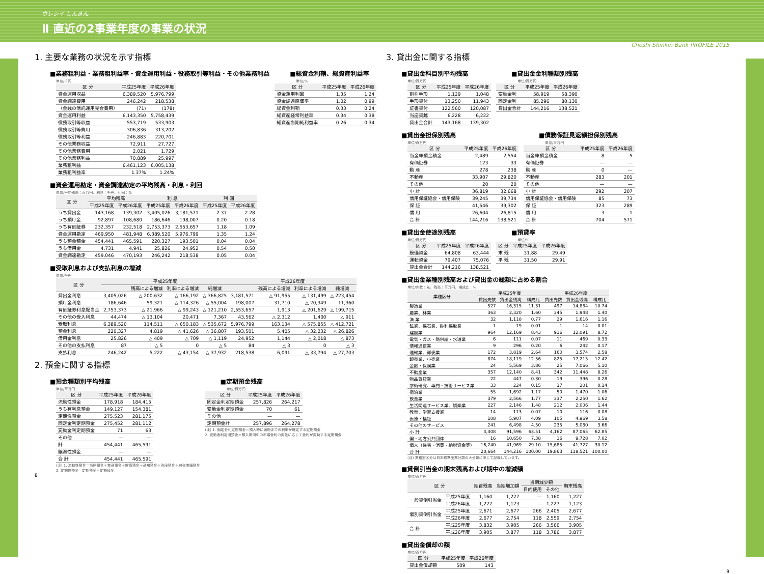ウレシイ しんきん
Ⅱ 直近の2事業年度の事業の状況
Choshi Shinkin Bank PROFILE 2015
1. 主要な業務の状況を示す指標
■業務粗利益・業務粗利益率・資金運用利益・役務取引等利益・その他業務利益
単位/千円
| 区 分 | 平成25年度 | 平成26年度 |
| --- | --- | --- |
| 資金運用収益 | 6,389,520 | 5,976,799 |
| 資金調達費用 | 246,242 | 218,538 |
| （金銭の信託運用見合費用） | (71) | (178) |
| 資金運用利益 | 6,143,350 | 5,758,439 |
| 役務取引等収益 | 553,719 | 533,903 |
| 役務取引等費用 | 306,836 | 313,202 |
| 役務取引等利益 | 246,883 | 220,701 |
| その他業務収益 | 72,911 | 27,727 |
| その他業務費用 | 2,021 | 1,729 |
| その他業務利益 | 70,889 | 25,997 |
| 業務粗利益 | 6,461,123 | 6,005,138 |
| 業務粗利益率 | 1.37% | 1.24% |
■総資金利鞘、総資産利益率
単位/%
| 区 分 | 平成25年度 | 平成26年度 |
| --- | --- | --- |
| 資金運用利回 | 1.35 | 1.24 |
| 資金調達原価率 | 1.02 | 0.99 |
| 総資金利鞘 | 0.33 | 0.24 |
| 総資産経常利益率 | 0.34 | 0.38 |
| 総資産当期純利益率 | 0.26 | 0.34 |
■資金運用勘定・資金調達勘定の平均残高・利息・利回
単位/平均残高：百万円、利息：千円、利回：%
| 区 分 | 平均残高 | | 利 息 | | 利 回 | |
| --- | --- | --- | --- | --- | --- | --- |
| | 平成25年度 | 平成26年度 | 平成25年度 | 平成26年度 | 平成25年度 | 平成26年度 |
| うち貸出金 | 143,168 | 139,302 | 3,405,026 | 3,181,571 | 2.37 | 2.28 |
| うち預け金 | 92,897 | 108,680 | 186,646 | 198,007 | 0.20 | 0.18 |
| うち有価証券 | 232,357 | 232,518 | 2,753,373 | 2,553,657 | 1.18 | 1.09 |
| 資金運用勘定 | 469,950 | 481,948 | 6,389,520 | 5,976,799 | 1.35 | 1.24 |
| うち預金積金 | 454,441 | 465,591 | 220,327 | 193,501 | 0.04 | 0.04 |
| うち借用金 | 4,731 | 4,941 | 25,826 | 24,952 | 0.54 | 0.50 |
| 資金調達勘定 | 459,046 | 470,193 | 246,242 | 218,538 | 0.05 | 0.04 |
■受取利息および支払利息の増減
単位/千円
| 区 分 | 平成25年度 | | | | 平成26年度 | | | |
| --- | --- | --- | --- | --- | --- | --- | --- | --- |
| | | 残高による増減 | 利率による増減 | 純増減 | | 残高による増減 | 利率による増減 | 純増減 |
| 貸出金利息 | 3,405,026 | △ 200,632 | △ 166,192 | △ 366,825 | 3,181,571 | △ 91,955 | △ 131,499 | △ 223,454 |
| 預け金利息 | 186,646 | 59,321 | △ 114,326 | △ 55,004 | 198,007 | 31,710 | △ 20,349 | 11,360 |
| 有価証券利息配当金 | 2,753,373 | △ 21,966 | △ 99,243 | △ 121,210 | 2,553,657 | 1,913 | △ 201,629 | △ 199,715 |
| その他の受入利息 | 44,474 | △ 13,104 | 20,471 | 7,367 | 43,562 | △ 2,312 | 1,400 | △ 911 |
| 受取利息 | 6,389,520 | 114,511 | △ 650,183 | △ 535,672 | 5,976,799 | 163,134 | △ 575,855 | △ 412,721 |
| 預金利息 | 220,327 | 4,819 | △ 41,626 | △ 36,807 | 193,501 | 5,405 | △ 32,232 | △ 26,826 |
| 借用金利息 | 25,826 | △ 409 | △ 709 | △ 1,119 | 24,952 | 1,144 | △ 2,018 | △ 873 |
| その他の支払利息 | 87 | △ 5 | 0 | △ 5 | 84 | △ 3 | 0 | △ 3 |
| 支払利息 | 246,242 | 5,222 | △ 43,154 | △ 37,932 | 218,538 | 6,091 | △ 33,794 | △ 27,703 |
2. 預金に関する指標
■預金種類別平均残高
単位/百万円
| 区 分 | 平成25年度 | 平成26年度 |
| --- | --- | --- |
| 流動性預金 | 178,918 | 184,415 |
| うち有利息預金 | 149,127 | 154,381 |
| 定期性預金 | 275,523 | 281,175 |
| 固定金利定期預金 | 275,452 | 281,112 |
| 変動金利定期預金 | 71 | 63 |
| その他 | — | — |
| 計 | 454,441 | 465,591 |
| 譲渡性預金 | — | — |
| 合 計 | 454,441 | 465,591 |
(注) 1. 流動性預金＝当座預金＋普通預金＋貯蓄預金＋通知預金＋別段預金＋納税準備預金
2. 定期性預金＝定期預金＋定期積金
■定期預金残高
単位/百万円
| 区 分 | 平成25年度 | 平成26年度 |
| --- | --- | --- |
| 固定金利定期預金 | 257,826 | 264,217 |
| 変動金利定期預金 | 70 | 61 |
| その他 | — | — |
| 定期預金計 | 257,896 | 264,278 |
(注) 1. 固定金利定期預金＝預入時に満期までの利率が確定する定期預金
2. 変動金利定期預金＝預入期間中の市場金利の変化に応じて金利が変動する定期預金
8
3. 貸出金に関する指標
■貸出金科目別平均残高
単位/百万円
| 区 分 | 平成25年度 | 平成26年度 |
| --- | --- | --- |
| 割引手形 | 1,129 | 1,048 |
| 手形貸付 | 13,250 | 11,943 |
| 証書貸付 | 122,560 | 120,087 |
| 当座貸越 | 6,228 | 6,222 |
| 貸出金合計 | 143,168 | 139,302 |
■貸出金金利種類別残高
単位/百万円
| 区 分 | 平成25年度 | 平成26年度 |
| --- | --- | --- |
| 変動金利 | 58,919 | 58,390 |
| 固定金利 | 85,296 | 80,130 |
| 貸出金合計 | 144,216 | 138,521 |
■貸出金担保別残高
単位/百万円
| 区 分 | 平成25年度 | 平成26年度 |
| --- | --- | --- |
| 当金庫預金積金 | 2,489 | 2,554 |
| 有価証券 | 123 | 33 |
| 動 産 | 278 | 238 |
| 不動産 | 33,907 | 29,820 |
| その他 | 20 | 20 |
| 小 計 | 36,819 | 32,668 |
| 信用保証協会・信用保険 | 39,245 | 39,734 |
| 保 証 | 41,546 | 39,302 |
| 信 用 | 26,604 | 26,815 |
| 合 計 | 144,216 | 138,521 |
■債務保証見返額担保別残高
単位/百万円
| 区 分 | 平成25年度 | 平成26年度 |
| --- | --- | --- |
| 当金庫預金積金 | 8 | 5 |
| 有価証券 | — | — |
| 動 産 | 0 | — |
| 不動産 | 283 | 201 |
| その他 | — | — |
| 小 計 | 292 | 207 |
| 信用保証協会・信用保険 | 85 | 73 |
| 保 証 | 323 | 289 |
| 信 用 | 3 | 1 |
| 合 計 | 704 | 571 |
■貸出金使途別残高
単位/百万円
| 区 分 | 平成25年度 | 平成26年度 |
| --- | --- | --- |
| 設備資金 | 64,808 | 63,444 |
| 運転資金 | 79,407 | 75,076 |
| 貸出金合計 | 144,216 | 138,521 |
■預貸率
単位/%
| 区 分 | 平成25年度 | 平成26年度 |
| --- | --- | --- |
| 末 残 | 31.88 | 29.49 |
| 平 残 | 31.50 | 29.91 |
■貸出金業種別残高および貸出金の総額に占める割合
単位/先数：先、残高：百万円、構成比：%
| 業種区分 | 平成25年度 | | | 平成26年度 | | |
| --- | --- | --- | --- | --- | --- | --- |
| | 貸出先数 | 貸出金残高 | 構成比 | 貸出先数 | 貸出金残高 | 構成比 |
| 製造業 | 527 | 16,315 | 11.31 | 497 | 14,884 | 10.74 |
| 農業、林業 | 363 | 2,320 | 1.60 | 345 | 1,948 | 1.40 |
| 漁 業 | 32 | 1,118 | 0.77 | 29 | 1,616 | 1.16 |
| 鉱業、採石業、砂利採取業 | 1 | 19 | 0.01 | 1 | 14 | 0.01 |
| 建設業 | 964 | 12,169 | 8.43 | 916 | 12,091 | 8.72 |
| 電気・ガス・熱供給・水道業 | 6 | 111 | 0.07 | 11 | 469 | 0.33 |
| 情報通信業 | 9 | 296 | 0.20 | 6 | 242 | 0.17 |
| 運輸業、郵便業 | 172 | 3,819 | 2.64 | 160 | 3,574 | 2.58 |
| 卸売業、小売業 | 874 | 18,119 | 12.56 | 825 | 17,215 | 12.42 |
| 金融・保険業 | 24 | 5,569 | 3.86 | 25 | 7,066 | 5.10 |
| 不動産業 | 357 | 12,140 | 8.41 | 342 | 11,448 | 8.26 |
| 物品賃貸業 | 22 | 447 | 0.30 | 19 | 396 | 0.28 |
| 学術研究、専門・技術サービス業 | 33 | 224 | 0.15 | 37 | 201 | 0.14 |
| 宿泊業 | 55 | 1,692 | 1.17 | 50 | 1,470 | 1.06 |
| 飲食業 | 379 | 2,566 | 1.77 | 337 | 2,250 | 1.62 |
| 生活関連サービス業、娯楽業 | 227 | 2,146 | 1.48 | 212 | 2,006 | 1.44 |
| 教育、学習支援業 | 14 | 113 | 0.07 | 10 | 116 | 0.08 |
| 医療・福祉 | 108 | 5,907 | 4.09 | 105 | 4,969 | 3.58 |
| その他のサービス | 241 | 6,498 | 4.50 | 235 | 5,080 | 3.66 |
| 小 計 | 4,408 | 91,596 | 63.51 | 4,162 | 87,065 | 62.85 |
| 国・地方公共団体 | 16 | 10,650 | 7.38 | 16 | 9,728 | 7.02 |
| 個人（住宅・消費・納税資金等） | 16,240 | 41,969 | 29.10 | 15,685 | 41,727 | 30.12 |
| 合 計 | 20,664 | 144,216 | 100.00 | 19,863 | 138,521 | 100.00 |
(注) 業種別区分は日本標準産業分類の大分類に準じて記載しています。
■貸倒引当金の期末残高および期中の増減額
単位/百万円
| 区 分 | | 期首残高 | 当期増加額 | 当期減少額 | | 期末残高 |
| --- | --- | --- | --- | --- | --- | --- |
| | | | | 目的使用 | その他 | |
| 一般貸倒引当金 | 平成25年度 | 1,160 | 1,227 | — | 1,160 | 1,227 |
| | 平成26年度 | 1,227 | 1,123 | — | 1,227 | 1,123 |
| 個別貸倒引当金 | 平成25年度 | 2,671 | 2,677 | 266 | 2,405 | 2,677 |
| | 平成26年度 | 2,677 | 2,754 | 118 | 2,559 | 2,754 |
| 合 計 | 平成25年度 | 3,832 | 3,905 | 266 | 3,566 | 3,905 |
| | 平成26年度 | 3,905 | 3,877 | 118 | 3,786 | 3,877 |
■貸出金償却の額
単位/百万円
| 区 分 | 平成25年度 | 平成26年度 |
| --- | --- | --- |
| 貸出金償却額 | 509 | 143 |
9